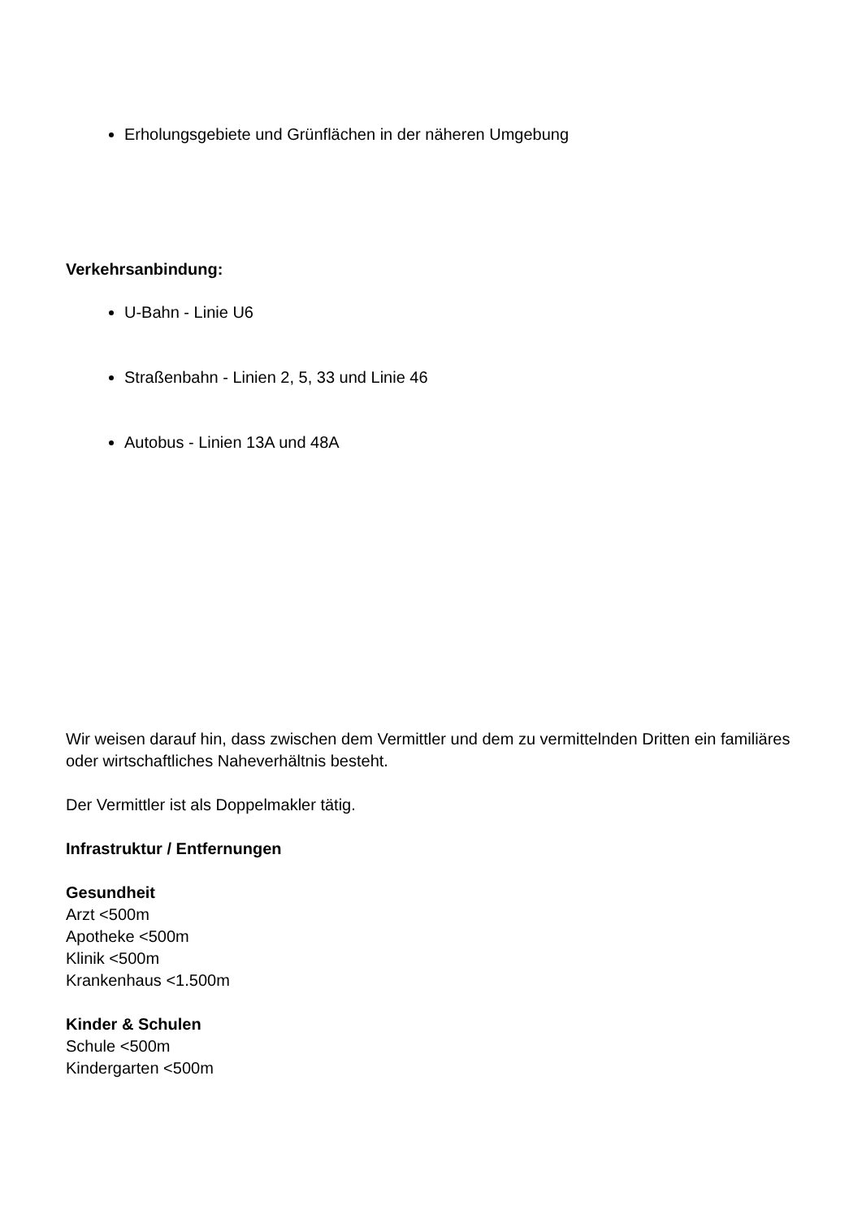Erholungsgebiete und Grünflächen in der näheren Umgebung
Verkehrsanbindung:
U-Bahn - Linie U6
Straßenbahn - Linien 2, 5, 33 und Linie 46
Autobus - Linien 13A und 48A
Wir weisen darauf hin, dass zwischen dem Vermittler und dem zu vermittelnden Dritten ein familiäres oder wirtschaftliches Naheverhältnis besteht.
Der Vermittler ist als Doppelmakler tätig.
Infrastruktur / Entfernungen
Gesundheit
Arzt <500m
Apotheke <500m
Klinik <500m
Krankenhaus <1.500m
Kinder & Schulen
Schule <500m
Kindergarten <500m